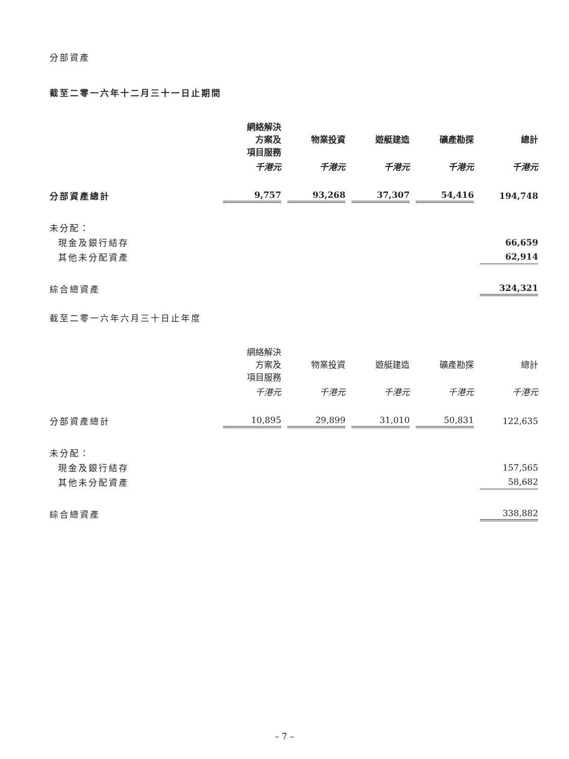分部資產
截至二零一六年十二月三十一日止期間
| | 網絡解決 方案及 項目服務 | 物業投資 | 遊艇建造 | 礦產勘探 | 總計 |
| --- | --- | --- | --- | --- | --- |
| | 千港元 | 千港元 | 千港元 | 千港元 | 千港元 |
| 分部資產總計 | 9,757 | 93,268 | 37,307 | 54,416 | 194,748 |
| 未分配： | | | | | |
| 現金及銀行結存 | | | | | 66,659 |
| 其他未分配資產 | | | | | 62,914 |
| 綜合總資產 | | | | | 324,321 |
截至二零一六年六月三十日止年度
| | 網絡解決 方案及 項目服務 | 物業投資 | 遊艇建造 | 礦產勘探 | 總計 |
| --- | --- | --- | --- | --- | --- |
| | 千港元 | 千港元 | 千港元 | 千港元 | 千港元 |
| 分部資產總計 | 10,895 | 29,899 | 31,010 | 50,831 | 122,635 |
| 未分配： | | | | | |
| 現金及銀行結存 | | | | | 157,565 |
| 其他未分配資產 | | | | | 58,682 |
| 綜合總資產 | | | | | 338,882 |
– 7 –